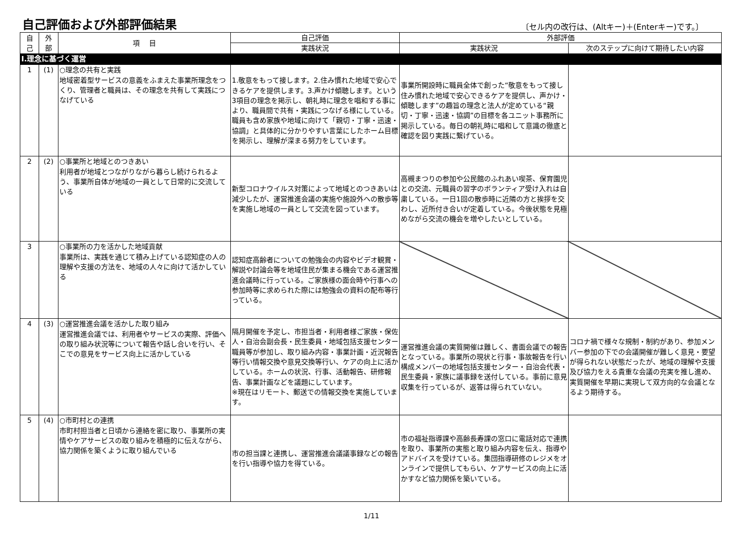自己評価および外部評価結果
〔セル内の改行は、(Altキー)＋(Enterキー)です。〕
| 自 己 | 外 部 | 項 目 | 自己評価 | 外部評価 | |
| --- | --- | --- | --- | --- | --- |
| | | | 実践状況 | 実践状況 | 次のステップに向けて期待したい内容 |
| Ⅰ.理念に基づく運営 | | | | | |
| 1 | (1) | ○理念の共有と実践 地域密着型サービスの意義をふまえた事業所理念をつくり、管理者と職員は、その理念を共有して実践につなげている | 1.敬意をもって接します。2.住み慣れた地域で安心できるケアを提供します。3.声かけ傾聴します。という3項目の理念を掲示し、朝礼時に理念を唱和する事により、職員間で共有・実践につなげる様にしている。職員も含め家族や地域に向けて「親切・丁寧・迅速・協調」と具体的に分かりやすい言葉にしたホーム目標を掲示し、理解が深まる努力をしています。 | 事業所開設時に職員全体で創った“敬意をもって接し住み慣れた地域で安心できるケアを提供し、声かけ・傾聴します”の趣旨の理念と法人が定めている“親切・丁寧・迅速・協調”の目標を各ユニット事務所に掲示している。毎日の朝礼時に唱和して意識の徹底と確認を図り実践に繋げている。 | |
| 2 | (2) | ○事業所と地域とのつきあい 利用者が地域とつながりながら暮らし続けられるよう、事業所自体が地域の一員として日常的に交流している | 新型コロナウイルス対策によって地域とのつきあいは減少したが、運営推進会議の実施や施設外への散歩等を実施し地域の一員として交流を図っています。 | 高槻まつりの参加や公民館のふれあい喫茶、保育園児との交流、元職員の習字のボランティア受け入れは自粛している。一日1回の散歩時に近隣の方と挨拶を交わし、近所付き合いが定着している。今後状態を見極めながら交流の機会を増やしたいとしている。 | |
| 3 | | ○事業所の力を活かした地域貢献 事業所は、実践を通じて積み上げている認知症の人の理解や支援の方法を、地域の人々に向けて活かしている | 認知症高齢者についての勉強会の内容やビデオ観賞・解説や討論会等を地域住民が集まる機会である運営推進会議時に行っている。ご家族様の面会時や行事への参加時等に求められた際には勉強会の資料の配布等行っている。 | | |
| 4 | (3) | ○運営推進会議を活かした取り組み 運営推進会議では、利用者やサービスの実際、評価への取り組み状況等について報告や話し合いを行い、そこでの意見をサービス向上に活かしている | 隔月開催を予定し、市担当者・利用者様ご家族・保佐人・自治会副会長・民生委員・地域包括支援センター職員等が参加し、取り組み内容・事業計画・近況報告等行い情報交換や意見交換等行い、ケアの向上に活かしている。ホームの状況、行事、活動報告、研修報告、事業計画などを議題にしています。 ※現在はリモート、郵送での情報交換を実施しています。 | 運営推進会議の実質開催は難しく、書面会議での報告となっている。事業所の現状と行事・事故報告を行い構成メンバーの地域包括支援センター・自治会代表・民生委員・家族に議事録を送付している。事前に意見収集を行っているが、返答は得られていない。 | コロナ禍で様々な規制・制約があり、参加メンバー参加の下での会議開催が難しく意見・要望が得られない状態だったが、地域の理解や支援及び協力をえる貴重な会議の充実を推し進め、実質開催を早期に実現して双方向的な会議となるよう期待する。 |
| 5 | (4) | ○市町村との連携 市町村担当者と日頃から連絡を密に取り、事業所の実情やケアサービスの取り組みを積極的に伝えながら、協力関係を築くように取り組んでいる | 市の担当課と連携し、運営推進会議議事録などの報告を行い指導や協力を得ている。 | 市の福祉指導課や高齢長寿課の窓口に電話対応で連携を取り、事業所の実態と取り組み内容を伝え、指導やアドバイスを受けている。集団指導研修のレジメをオンラインで提供してもらい、ケアサービスの向上に活かすなど協力関係を築いている。 | |
1/11